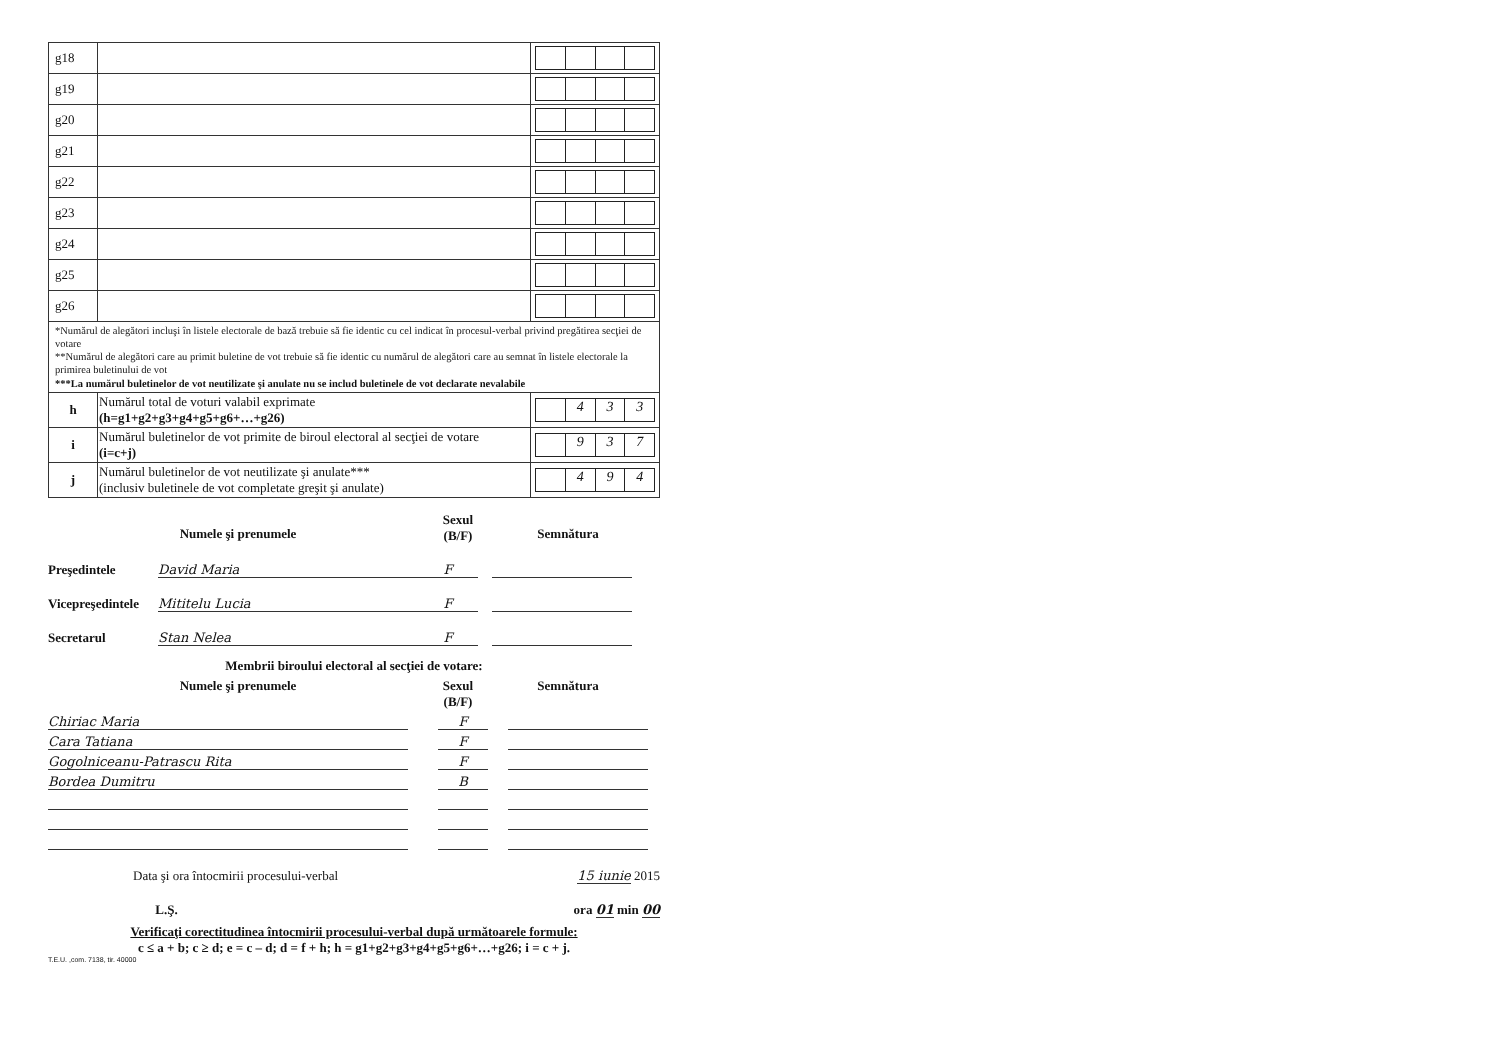| g18 | | |
| g19 | | |
| g20 | | |
| g21 | | |
| g22 | | |
| g23 | | |
| g24 | | |
| g25 | | |
| g26 | | |
| *Numărul de alegători incluşi în listele electorale de bază trebuie să fie identic cu cel indicat în procesul-verbal privind pregătirea secţiei de votare **Numărul de alegători care au primit buletine de vot trebuie să fie identic cu numărul de alegători care au semnat în listele electorale la primirea buletinului de vot ***La numărul buletinelor de vot neutilizate şi anulate nu se includ buletinele de vot declarate nevalabile | | |
| h | Numărul total de voturi valabil exprimate (h=g1+g2+g3+g4+g5+g6+…+g26) | 4 3 3 |
| i | Numărul buletinelor de vot primite de biroul electoral al secţiei de votare (i=c+j) | 9 3 7 |
| j | Numărul buletinelor de vot neutilizate şi anulate*** (inclusiv buletinele de vot completate greşit şi anulate) | 4 9 4 |
Numele şi prenumele
Sexul (B/F)
Semnătura
Preşedintele David Maria F
Vicepreşedintele Mititelu Lucia F
Secretarul Stan Nelea F
Membrii biroului electoral al secţiei de votare:
Numele şi prenumele Sexul (B/F)
Semnătura
Chiriac Maria F
Cara Tatiana F
Gogolniceanu-Patrascu Rita F
Bordea Dumitru B
Data şi ora întocmirii procesului-verbal 15 iunie 2015
L.Ş. ora 01 min 00
Verificaţi corectitudinea întocmirii procesului-verbal după următoarele formule:
c ≤ a + b; c ≥ d; e = c – d; d = f + h; h = g1+g2+g3+g4+g5+g6+…+g26; i = c + j.
T.E.U. ,com. 7138, tir. 40000